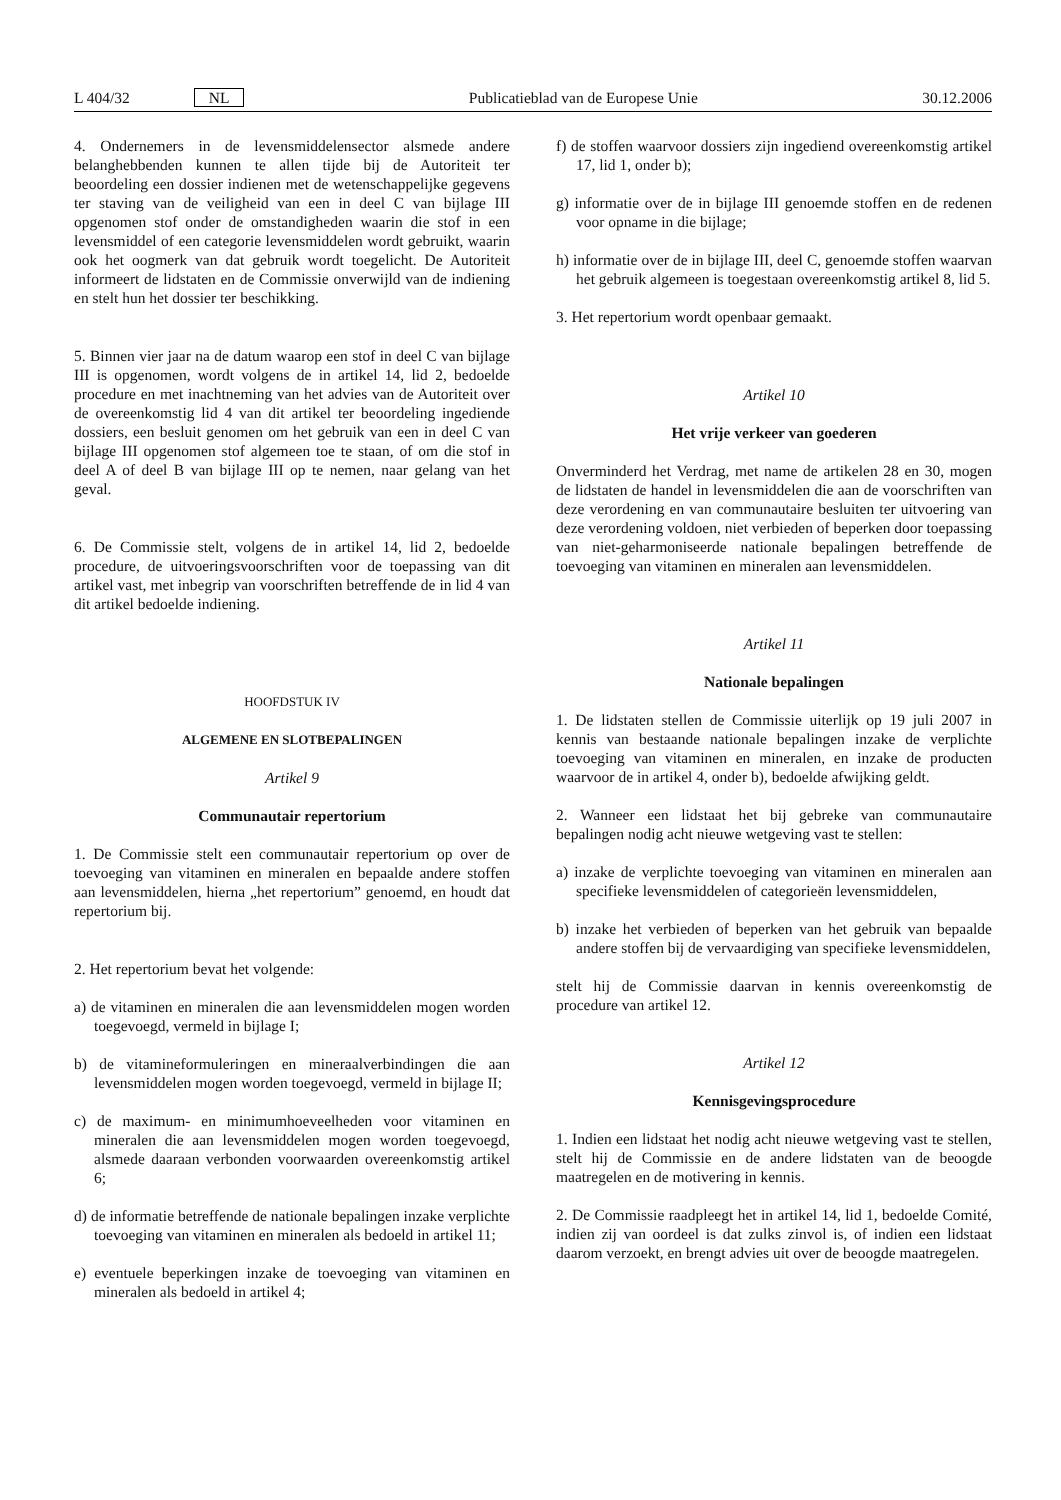L 404/32 NL Publicatieblad van de Europese Unie 30.12.2006
4. Ondernemers in de levensmiddelensector alsmede andere belanghebbenden kunnen te allen tijde bij de Autoriteit ter beoordeling een dossier indienen met de wetenschappelijke gegevens ter staving van de veiligheid van een in deel C van bijlage III opgenomen stof onder de omstandigheden waarin die stof in een levensmiddel of een categorie levensmiddelen wordt gebruikt, waarin ook het oogmerk van dat gebruik wordt toege­licht. De Autoriteit informeert de lidstaten en de Commissie onverwijld van de indiening en stelt hun het dossier ter beschik­king.
5. Binnen vier jaar na de datum waarop een stof in deel C van bijlage III is opgenomen, wordt volgens de in artikel 14, lid 2, bedoelde procedure en met inachtneming van het advies van de Autoriteit over de overeenkomstig lid 4 van dit artikel ter beoordeling ingediende dossiers, een besluit genomen om het gebruik van een in deel C van bijlage III opgenomen stof alge­meen toe te staan, of om die stof in deel A of deel B van bijlage III op te nemen, naar gelang van het geval.
6. De Commissie stelt, volgens de in artikel 14, lid 2, bedoelde procedure, de uitvoeringsvoorschriften voor de toepas­sing van dit artikel vast, met inbegrip van voorschriften betref­fende de in lid 4 van dit artikel bedoelde indiening.
HOOFDSTUK IV
ALGEMENE EN SLOTBEPALINGEN
Artikel 9
Communautair repertorium
1. De Commissie stelt een communautair repertorium op over de toevoeging van vitaminen en mineralen en bepaalde andere stoffen aan levensmiddelen, hierna „het repertorium” genoemd, en houdt dat repertorium bij.
2. Het repertorium bevat het volgende:
a) de vitaminen en mineralen die aan levensmiddelen mogen worden toegevoegd, vermeld in bijlage I;
b) de vitamineformuleringen en mineraalverbindingen die aan levensmiddelen mogen worden toegevoegd, vermeld in bijlage II;
c) de maximum- en minimumhoeveelheden voor vitaminen en mineralen die aan levensmiddelen mogen worden toege­voegd, alsmede daaraan verbonden voorwaarden overeen­komstig artikel 6;
d) de informatie betreffende de nationale bepalingen inzake verplichte toevoeging van vitaminen en mineralen als bedoeld in artikel 11;
e) eventuele beperkingen inzake de toevoeging van vitaminen en mineralen als bedoeld in artikel 4;
f) de stoffen waarvoor dossiers zijn ingediend overeenkomstig artikel 17, lid 1, onder b);
g) informatie over de in bijlage III genoemde stoffen en de redenen voor opname in die bijlage;
h) informatie over de in bijlage III, deel C, genoemde stoffen waarvan het gebruik algemeen is toegestaan overeenkomstig artikel 8, lid 5.
3. Het repertorium wordt openbaar gemaakt.
Artikel 10
Het vrije verkeer van goederen
Onverminderd het Verdrag, met name de artikelen 28 en 30, mogen de lidstaten de handel in levensmiddelen die aan de voorschriften van deze verordening en van communautaire besluiten ter uitvoering van deze verordening voldoen, niet verbieden of beperken door toepassing van niet-geharmoni­seerde nationale bepalingen betreffende de toevoeging van vita­minen en mineralen aan levensmiddelen.
Artikel 11
Nationale bepalingen
1. De lidstaten stellen de Commissie uiterlijk op 19 juli 2007 in kennis van bestaande nationale bepalingen inzake de verplichte toevoeging van vitaminen en mineralen, en inzake de producten waarvoor de in artikel 4, onder b), bedoelde afwijking geldt.
2. Wanneer een lidstaat het bij gebreke van communautaire bepalingen nodig acht nieuwe wetgeving vast te stellen:
a) inzake de verplichte toevoeging van vitaminen en mineralen aan specifieke levensmiddelen of categorieën levensmiddelen,
b) inzake het verbieden of beperken van het gebruik van bepaalde andere stoffen bij de vervaardiging van specifieke levensmiddelen,
stelt hij de Commissie daarvan in kennis overeenkomstig de procedure van artikel 12.
Artikel 12
Kennisgevingsprocedure
1. Indien een lidstaat het nodig acht nieuwe wetgeving vast te stellen, stelt hij de Commissie en de andere lidstaten van de beoogde maatregelen en de motivering in kennis.
2. De Commissie raadpleegt het in artikel 14, lid 1, bedoelde Comité, indien zij van oordeel is dat zulks zinvol is, of indien een lidstaat daarom verzoekt, en brengt advies uit over de beoogde maatregelen.